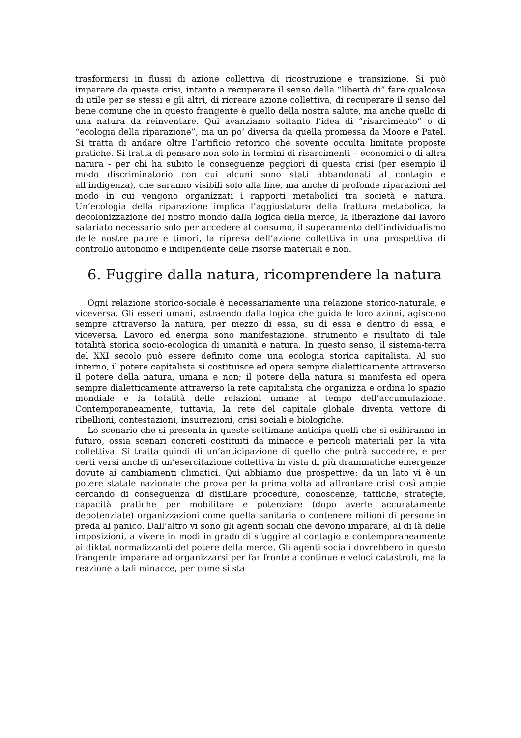trasformarsi in flussi di azione collettiva di ricostruzione e transizione. Si può imparare da questa crisi, intanto a recuperare il senso della “libertà di” fare qualcosa di utile per se stessi e gli altri, di ricreare azione collettiva, di recuperare il senso del bene comune che in questo frangente è quello della nostra salute, ma anche quello di una natura da reinventare. Qui avanziamo soltanto l’idea di “risarcimento” o di “ecologia della riparazione”, ma un po’ diversa da quella promessa da Moore e Patel. Si tratta di andare oltre l’artificio retorico che sovente occulta limitate proposte pratiche. Si tratta di pensare non solo in termini di risarcimenti – economici o di altra natura - per chi ha subito le conseguenze peggiori di questa crisi (per esempio il modo discriminatorio con cui alcuni sono stati abbandonati al contagio e all’indigenza), che saranno visibili solo alla fine, ma anche di profonde riparazioni nel modo in cui vengono organizzati i rapporti metabolici tra società e natura. Un’ecologia della riparazione implica l’aggiustatura della frattura metabolica, la decolonizzazione del nostro mondo dalla logica della merce, la liberazione dal lavoro salariato necessario solo per accedere al consumo, il superamento dell’individualismo delle nostre paure e timori, la ripresa dell’azione collettiva in una prospettiva di controllo autonomo e indipendente delle risorse materiali e non.
6. Fuggire dalla natura, ricomprendere la natura
Ogni relazione storico-sociale è necessariamente una relazione storico-naturale, e viceversa. Gli esseri umani, astraendo dalla logica che guida le loro azioni, agiscono sempre attraverso la natura, per mezzo di essa, su di essa e dentro di essa, e viceversa. Lavoro ed energia sono manifestazione, strumento e risultato di tale totalità storica socio-ecologica di umanità e natura. In questo senso, il sistema-terra del XXI secolo può essere definito come una ecologia storica capitalista. Al suo interno, il potere capitalista si costituisce ed opera sempre dialetticamente attraverso il potere della natura, umana e non; il potere della natura si manifesta ed opera sempre dialetticamente attraverso la rete capitalista che organizza e ordina lo spazio mondiale e la totalità delle relazioni umane al tempo dell’accumulazione. Contemporaneamente, tuttavia, la rete del capitale globale diventa vettore di ribellioni, contestazioni, insurrezioni, crisi sociali e biologiche.
Lo scenario che si presenta in queste settimane anticipa quelli che si esibiranno in futuro, ossia scenari concreti costituiti da minacce e pericoli materiali per la vita collettiva. Si tratta quindi di un’anticipazione di quello che potrà succedere, e per certi versi anche di un’esercitazione collettiva in vista di più drammatiche emergenze dovute ai cambiamenti climatici. Qui abbiamo due prospettive: da un lato vi è un potere statale nazionale che prova per la prima volta ad affrontare crisi così ampie cercando di conseguenza di distillare procedure, conoscenze, tattiche, strategie, capacità pratiche per mobilitare e potenziare (dopo averle accuratamente depotenziate) organizzazioni come quella sanitaria o contenere milioni di persone in preda al panico. Dall’altro vi sono gli agenti sociali che devono imparare, al di là delle imposizioni, a vivere in modi in grado di sfuggire al contagio e contemporaneamente ai diktat normalizzanti del potere della merce. Gli agenti sociali dovrebbero in questo frangente imparare ad organizzarsi per far fronte a continue e veloci catastrofi, ma la reazione a tali minacce, per come si sta